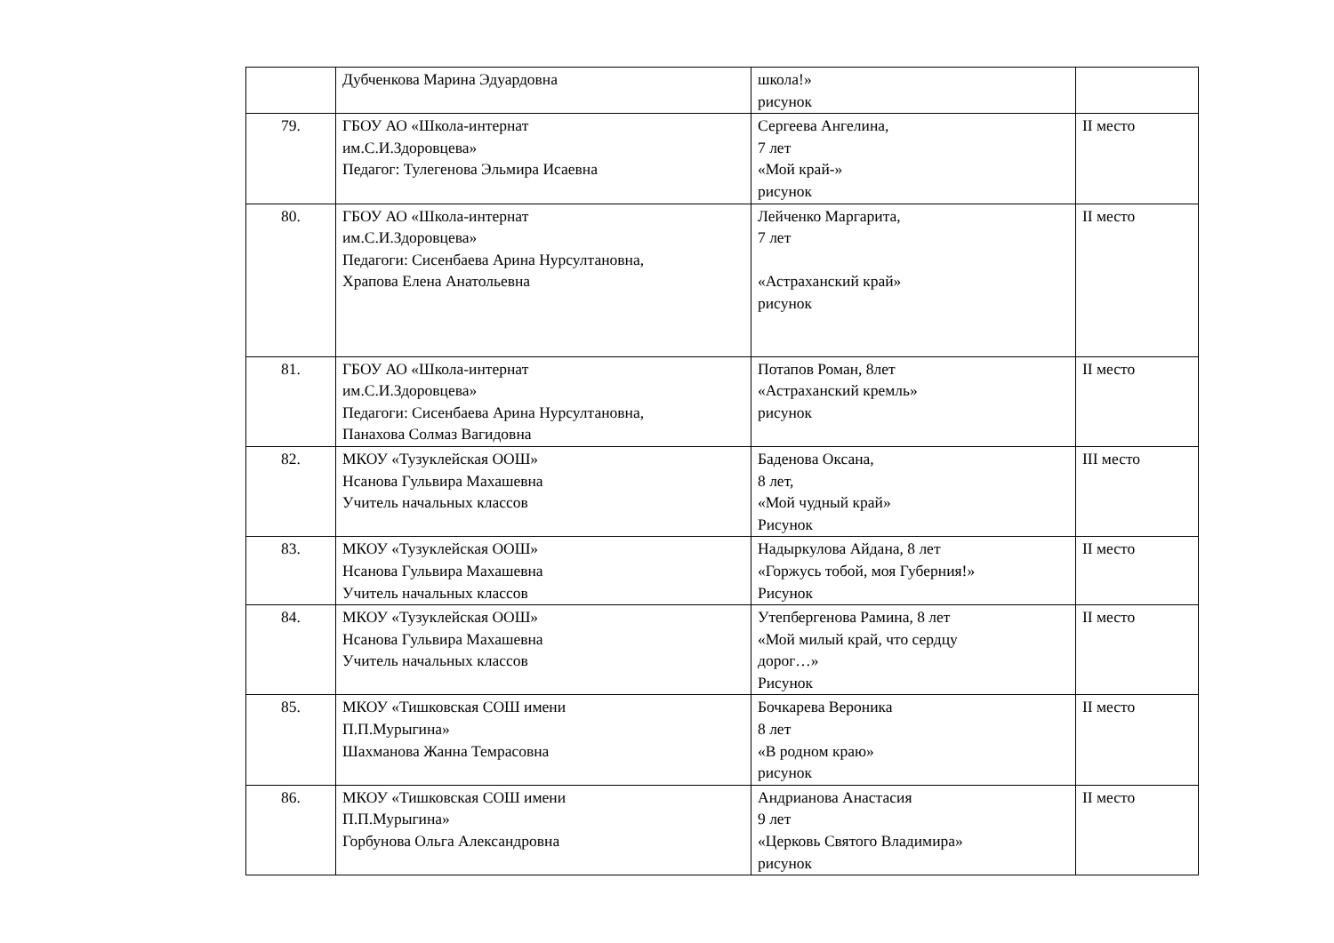| | Дубченкова Марина Эдуардовна | школа!» рисунок | |
| 79. | ГБОУ АО «Школа-интернат им.С.И.Здоровцева» Педагог: Тулегенова Эльмира Исаевна | Сергеева Ангелина, 7 лет «Мой край-» рисунок | II место |
| 80. | ГБОУ АО «Школа-интернат им.С.И.Здоровцева» Педагоги: Сисенбаева Арина Нурсултановна, Храпова Елена Анатольевна | Лейченко Маргарита, 7 лет «Астраханский край» рисунок | II место |
| 81. | ГБОУ АО «Школа-интернат им.С.И.Здоровцева» Педагоги: Сисенбаева Арина Нурсултановна, Панахова Солмаз Вагидовна | Потапов Роман, 8лет «Астраханский кремль» рисунок | II место |
| 82. | МКОУ «Тузуклейская ООШ» Нсанова Гульвира Махашевна Учитель начальных классов | Баденова Оксана, 8 лет, «Мой чудный край» Рисунок | III место |
| 83. | МКОУ «Тузуклейская ООШ» Нсанова Гульвира Махашевна Учитель начальных классов | Надыркулова Айдана, 8 лет «Горжусь тобой, моя Губерния!» Рисунок | II место |
| 84. | МКОУ «Тузуклейская ООШ» Нсанова Гульвира Махашевна Учитель начальных классов | Утепбергенова Рамина, 8 лет «Мой милый край, что сердцу дорог…» Рисунок | II место |
| 85. | МКОУ «Тишковская СОШ имени П.П.Мурыгина» Шахманова Жанна Темрасовна | Бочкарева Вероника 8 лет «В родном краю» рисунок | II место |
| 86. | МКОУ «Тишковская СОШ имени П.П.Мурыгина» Горбунова Ольга Александровна | Андрианова Анастасия 9 лет «Церковь Святого Владимира» рисунок | II место |